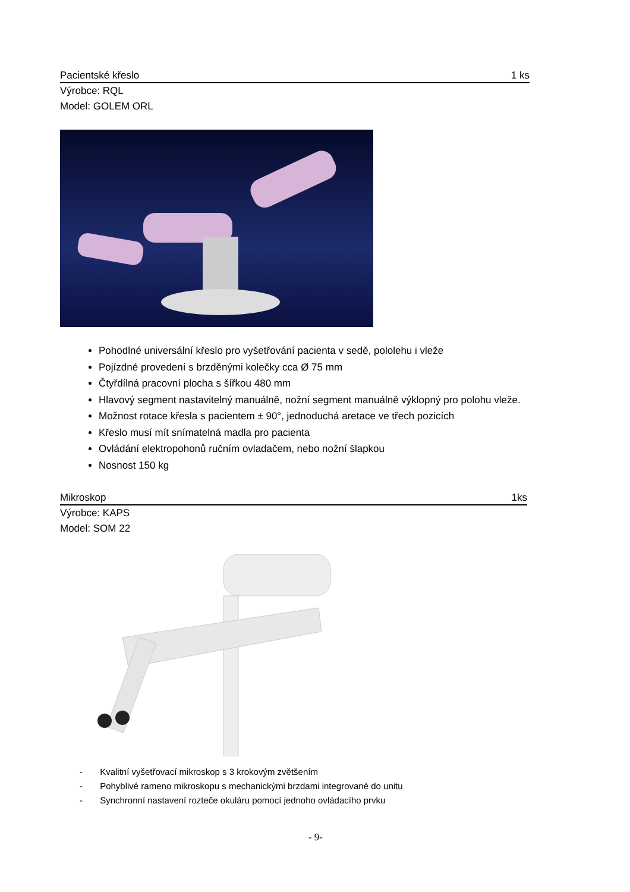Pacientské křeslo 1 ks
Výrobce: RQL
Model: GOLEM ORL
Pohodlné universální křeslo pro vyšetřování pacienta v sedě, pololehu i vleže
Pojízdné provedení s brzděnými kolečky cca Ø 75 mm
Čtyřdílná pracovní plocha s šířkou 480 mm
Hlavový segment nastavitelný manuálně, nožní segment manuálně výklopný pro polohu vleže.
Možnost rotace křesla s pacientem ± 90°, jednoduchá aretace ve třech pozicích
Křeslo musí mít snímatelná madla pro pacienta
Ovládání elektropohonů ručním ovladačem, nebo nožní šlapkou
Nosnost 150 kg
Mikroskop 1ks
Výrobce: KAPS
Model: SOM 22
- Kvalitní vyšetřovací mikroskop s 3 krokovým zvětšením
- Pohyblivé rameno mikroskopu s mechanickými brzdami integrované do unitu
- Synchronní nastavení rozteče okuláru pomocí jednoho ovládacího prvku
- 9-